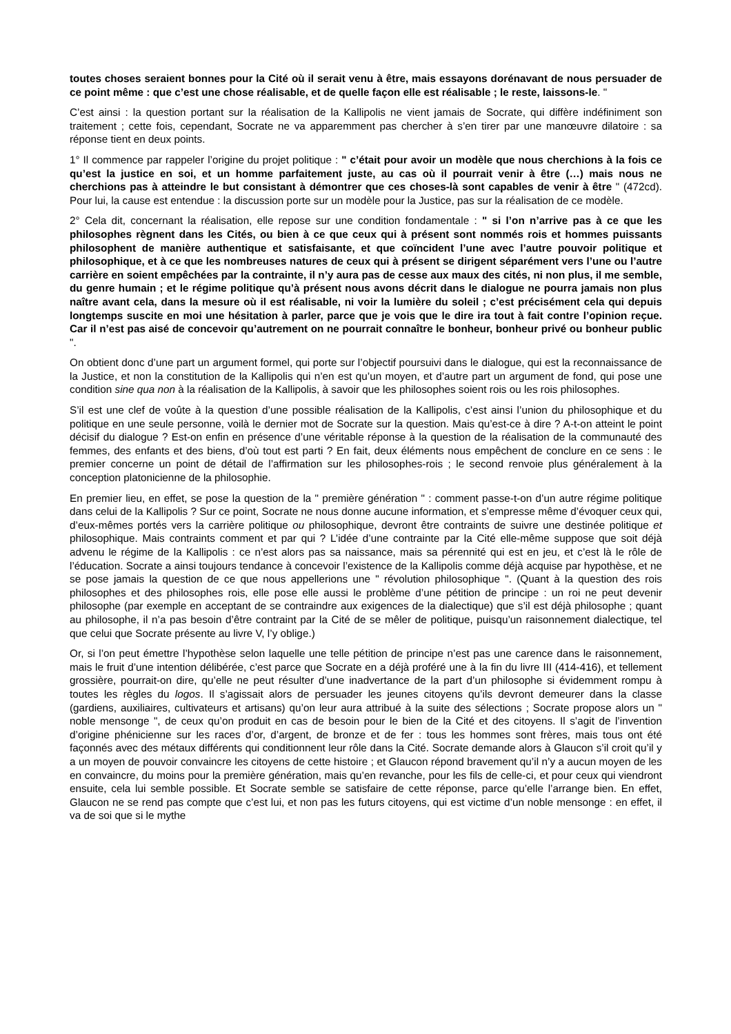toutes choses seraient bonnes pour la Cité où il serait venu à être, mais essayons dorénavant de nous persuader de ce point même : que c’est une chose réalisable, et de quelle façon elle est réalisable ; le reste, laissons-le. "
C’est ainsi : la question portant sur la réalisation de la Kallipolis ne vient jamais de Socrate, qui diffère indéfiniment son traitement ; cette fois, cependant, Socrate ne va apparemment pas chercher à s’en tirer par une manœuvre dilatoire : sa réponse tient en deux points.
1° Il commence par rappeler l’origine du projet politique : " c’était pour avoir un modèle que nous cherchions à la fois ce qu’est la justice en soi, et un homme parfaitement juste, au cas où il pourrait venir à être (…) mais nous ne cherchions pas à atteindre le but consistant à démontrer que ces choses-là sont capables de venir à être " (472cd). Pour lui, la cause est entendue : la discussion porte sur un modèle pour la Justice, pas sur la réalisation de ce modèle.
2° Cela dit, concernant la réalisation, elle repose sur une condition fondamentale : " si l’on n’arrive pas à ce que les philosophes règnent dans les Cités, ou bien à ce que ceux qui à présent sont nommés rois et hommes puissants philosophent de manière authentique et satisfaisante, et que coïncident l’une avec l’autre pouvoir politique et philosophique, et à ce que les nombreuses natures de ceux qui à présent se dirigent séparément vers l’une ou l’autre carrière en soient empêchées par la contrainte, il n’y aura pas de cesse aux maux des cités, ni non plus, il me semble, du genre humain ; et le régime politique qu’à présent nous avons décrit dans le dialogue ne pourra jamais non plus naître avant cela, dans la mesure où il est réalisable, ni voir la lumière du soleil ; c’est précisément cela qui depuis longtemps suscite en moi une hésitation à parler, parce que je vois que le dire ira tout à fait contre l’opinion reçue. Car il n’est pas aisé de concevoir qu’autrement on ne pourrait connaître le bonheur, bonheur privé ou bonheur public ".
On obtient donc d’une part un argument formel, qui porte sur l’objectif poursuivi dans le dialogue, qui est la reconnaissance de la Justice, et non la constitution de la Kallipolis qui n’en est qu’un moyen, et d’autre part un argument de fond, qui pose une condition sine qua non à la réalisation de la Kallipolis, à savoir que les philosophes soient rois ou les rois philosophes.
S’il est une clef de voûte à la question d’une possible réalisation de la Kallipolis, c’est ainsi l’union du philosophique et du politique en une seule personne, voilà le dernier mot de Socrate sur la question. Mais qu’est-ce à dire ? A-t-on atteint le point décisif du dialogue ? Est-on enfin en présence d’une véritable réponse à la question de la réalisation de la communauté des femmes, des enfants et des biens, d’où tout est parti ? En fait, deux éléments nous empêchent de conclure en ce sens : le premier concerne un point de détail de l’affirmation sur les philosophes-rois ; le second renvoie plus généralement à la conception platonicienne de la philosophie.
En premier lieu, en effet, se pose la question de la " première génération " : comment passe-t-on d’un autre régime politique dans celui de la Kallipolis ? Sur ce point, Socrate ne nous donne aucune information, et s’empresse même d’évoquer ceux qui, d’eux-mêmes portés vers la carrière politique ou philosophique, devront être contraints de suivre une destinée politique et philosophique. Mais contraints comment et par qui ? L’idée d’une contrainte par la Cité elle-même suppose que soit déjà advenu le régime de la Kallipolis : ce n’est alors pas sa naissance, mais sa pérennité qui est en jeu, et c’est là le rôle de l’éducation. Socrate a ainsi toujours tendance à concevoir l’existence de la Kallipolis comme déjà acquise par hypothèse, et ne se pose jamais la question de ce que nous appellerions une " révolution philosophique ". (Quant à la question des rois philosophes et des philosophes rois, elle pose elle aussi le problème d’une pétition de principe : un roi ne peut devenir philosophe (par exemple en acceptant de se contraindre aux exigences de la dialectique) que s’il est déjà philosophe ; quant au philosophe, il n’a pas besoin d’être contraint par la Cité de se mêler de politique, puisqu’un raisonnement dialectique, tel que celui que Socrate présente au livre V, l’y oblige.)
Or, si l’on peut émettre l’hypothèse selon laquelle une telle pétition de principe n’est pas une carence dans le raisonnement, mais le fruit d’une intention délibérée, c’est parce que Socrate en a déjà proféré une à la fin du livre III (414-416), et tellement grossière, pourrait-on dire, qu’elle ne peut résulter d’une inadvertance de la part d’un philosophe si évidemment rompu à toutes les règles du logos. Il s’agissait alors de persuader les jeunes citoyens qu’ils devront demeurer dans la classe (gardiens, auxiliaires, cultivateurs et artisans) qu’on leur aura attribué à la suite des sélections ; Socrate propose alors un " noble mensonge ", de ceux qu’on produit en cas de besoin pour le bien de la Cité et des citoyens. Il s’agit de l’invention d’origine phénicienne sur les races d’or, d’argent, de bronze et de fer : tous les hommes sont frères, mais tous ont été façonnés avec des métaux différents qui conditionnent leur rôle dans la Cité. Socrate demande alors à Glaucon s’il croit qu’il y a un moyen de pouvoir convaincre les citoyens de cette histoire ; et Glaucon répond bravement qu’il n’y a aucun moyen de les en convaincre, du moins pour la première génération, mais qu’en revanche, pour les fils de celle-ci, et pour ceux qui viendront ensuite, cela lui semble possible. Et Socrate semble se satisfaire de cette réponse, parce qu’elle l’arrange bien. En effet, Glaucon ne se rend pas compte que c’est lui, et non pas les futurs citoyens, qui est victime d’un noble mensonge : en effet, il va de soi que si le mythe